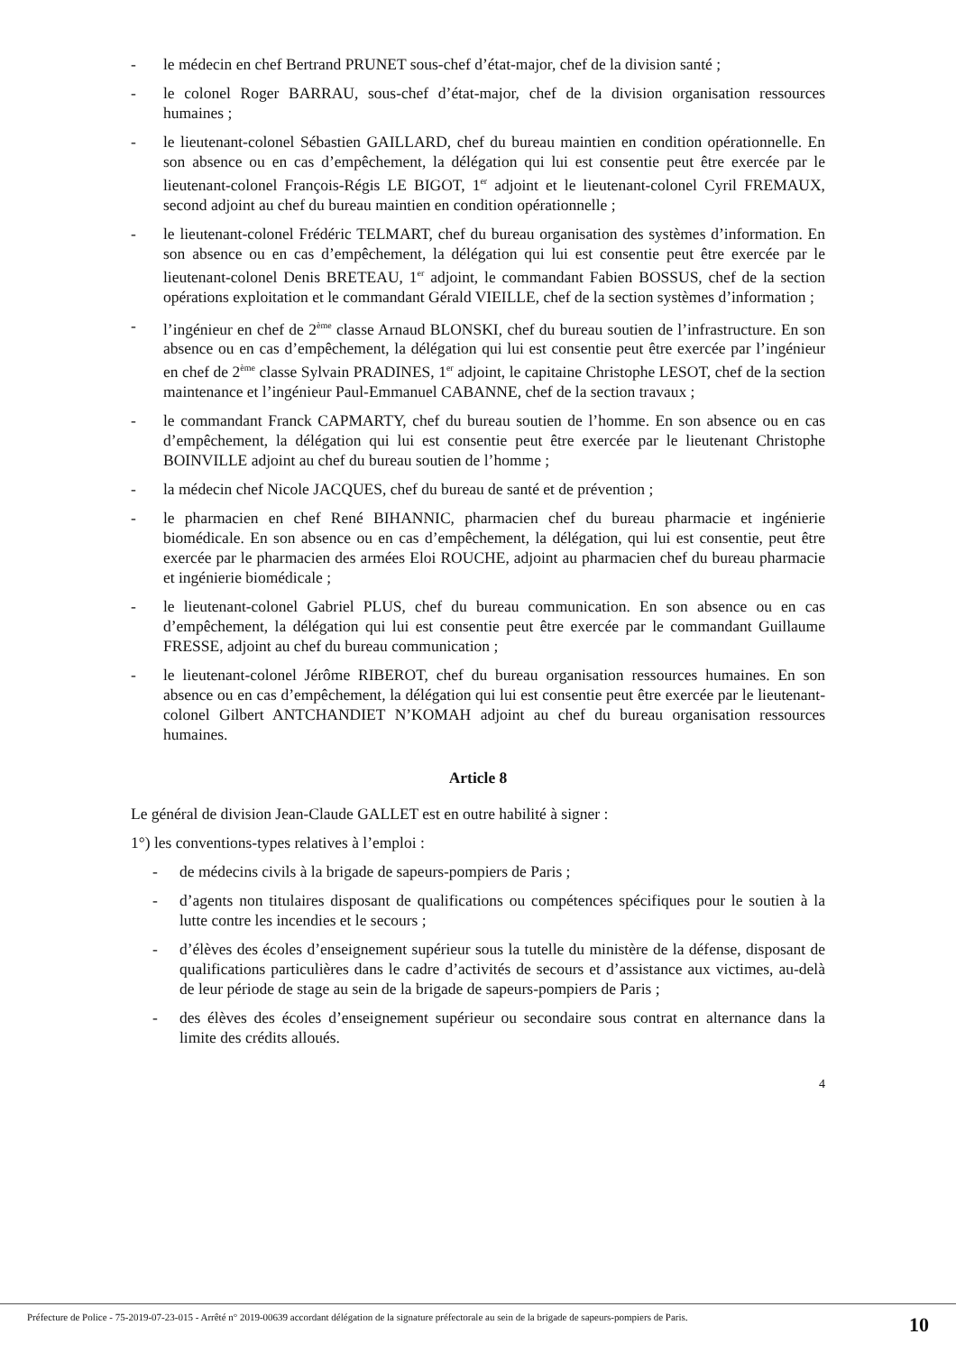- le médecin en chef Bertrand PRUNET sous-chef d’état-major, chef de la division santé ;
- le colonel Roger BARRAU, sous-chef d’état-major, chef de la division organisation ressources humaines ;
- le lieutenant-colonel Sébastien GAILLARD, chef du bureau maintien en condition opérationnelle. En son absence ou en cas d’empêchement, la délégation qui lui est consentie peut être exercée par le lieutenant-colonel François-Régis LE BIGOT, 1<sup>er</sup> adjoint et le lieutenant-colonel Cyril FREMAUX, second adjoint au chef du bureau maintien en condition opérationnelle ;
- le lieutenant-colonel Frédéric TELMART, chef du bureau organisation des systèmes d’information. En son absence ou en cas d’empêchement, la délégation qui lui est consentie peut être exercée par le lieutenant-colonel Denis BRETEAU, 1<sup>er</sup> adjoint, le commandant Fabien BOSSUS, chef de la section opérations exploitation et le commandant Gérald VIEILLE, chef de la section systèmes d’information ;
- l’ingénieur en chef de 2<sup>ème</sup> classe Arnaud BLONSKI, chef du bureau soutien de l’infrastructure. En son absence ou en cas d’empêchement, la délégation qui lui est consentie peut être exercée par l’ingénieur en chef de 2<sup>ème</sup> classe Sylvain PRADINES, 1<sup>er</sup> adjoint, le capitaine Christophe LESOT, chef de la section maintenance et l’ingénieur Paul-Emmanuel CABANNE, chef de la section travaux ;
- le commandant Franck CAPMARTY, chef du bureau soutien de l’homme. En son absence ou en cas d’empêchement, la délégation qui lui est consentie peut être exercée par le lieutenant Christophe BOINVILLE adjoint au chef du bureau soutien de l’homme ;
- la médecin chef Nicole JACQUES, chef du bureau de santé et de prévention ;
- le pharmacien en chef René BIHANNIC, pharmacien chef du bureau pharmacie et ingénierie biomédicale. En son absence ou en cas d’empêchement, la délégation, qui lui est consentie, peut être exercée par le pharmacien des armées Eloi ROUCHE, adjoint au pharmacien chef du bureau pharmacie et ingénierie biomédicale ;
- le lieutenant-colonel Gabriel PLUS, chef du bureau communication. En son absence ou en cas d’empêchement, la délégation qui lui est consentie peut être exercée par le commandant Guillaume FRESSE, adjoint au chef du bureau communication ;
- le lieutenant-colonel Jérôme RIBEROT, chef du bureau organisation ressources humaines. En son absence ou en cas d’empêchement, la délégation qui lui est consentie peut être exercée par le lieutenant-colonel Gilbert ANTCHANDIET N’KOMAH adjoint au chef du bureau organisation ressources humaines.
Article 8
Le général de division Jean-Claude GALLET est en outre habilité à signer :
1°) les conventions-types relatives à l’emploi :
- de médecins civils à la brigade de sapeurs-pompiers de Paris ;
- d’agents non titulaires disposant de qualifications ou compétences spécifiques pour le soutien à la lutte contre les incendies et le secours ;
- d’élèves des écoles d’enseignement supérieur sous la tutelle du ministère de la défense, disposant de qualifications particulières dans le cadre d’activités de secours et d’assistance aux victimes, au-delà de leur période de stage au sein de la brigade de sapeurs-pompiers de Paris ;
- des élèves des écoles d’enseignement supérieur ou secondaire sous contrat en alternance dans la limite des crédits alloués.
4
Préfecture de Police - 75-2019-07-23-015 - Arrêté n° 2019-00639 accordant délégation de la signature préfectorale au sein de la brigade de sapeurs-pompiers de Paris.
10